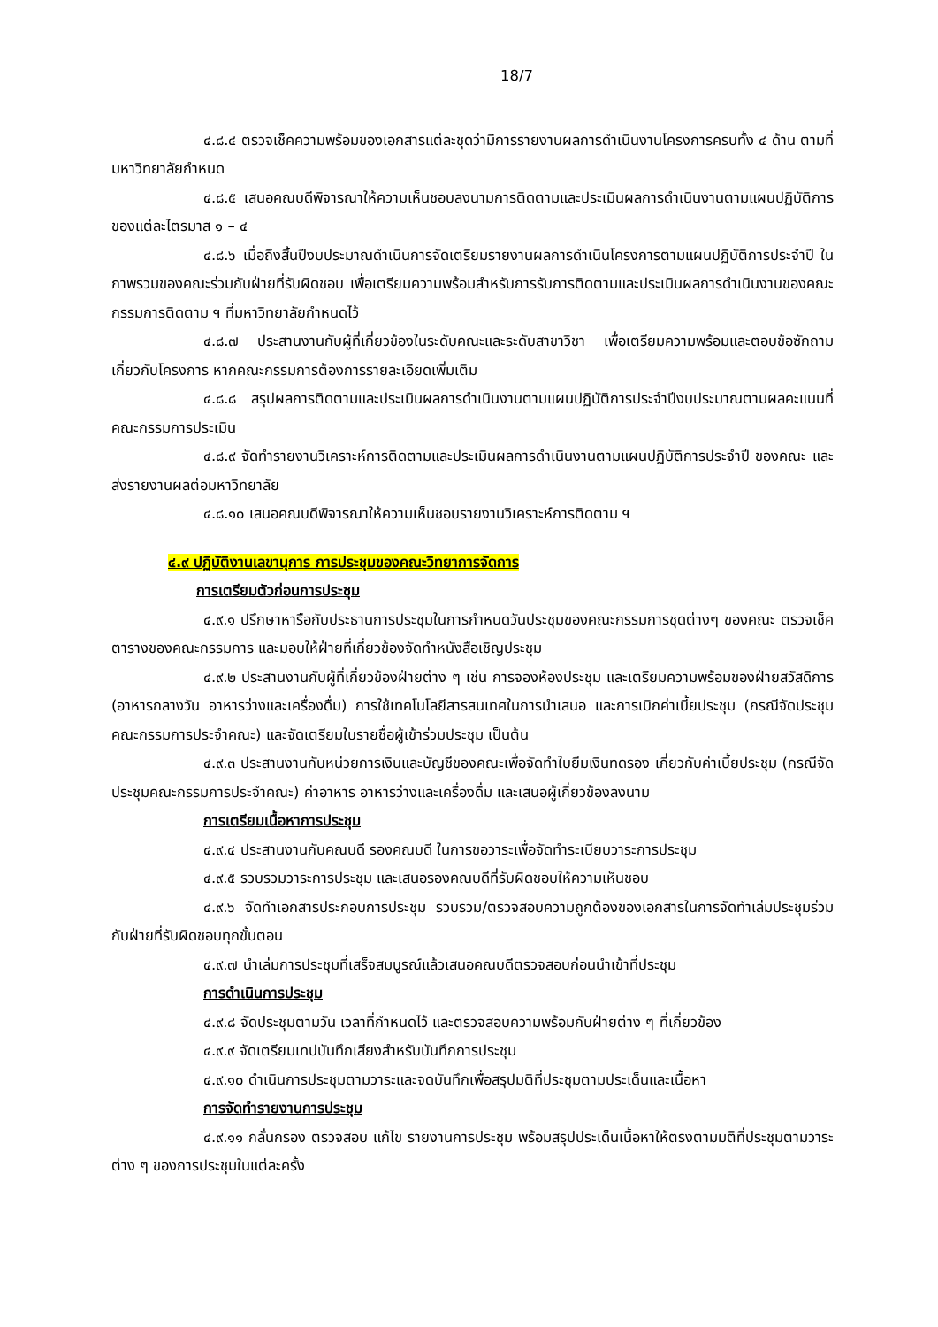18/7
๔.๘.๔ ตรวจเช็คความพร้อมของเอกสารแต่ละชุดว่ามีการรายงานผลการดำเนินงานโครงการครบทั้ง ๔ ด้าน ตามที่มหาวิทยาลัยกำหนด
๔.๘.๕ เสนอคณบดีพิจารณาให้ความเห็นชอบลงนามการติดตามและประเมินผลการดำเนินงานตามแผนปฏิบัติการ ของแต่ละไตรมาส ๑ – ๔
๔.๘.๖ เมื่อถึงสิ้นปีงบประมาณดำเนินการจัดเตรียมรายงานผลการดำเนินโครงการตามแผนปฏิบัติการประจำปี ในภาพรวมของคณะร่วมกับฝ่ายที่รับผิดชอบ เพื่อเตรียมความพร้อมสำหรับการรับการติดตามและประเมินผลการดำเนินงานของคณะกรรมการติดตาม ฯ ที่มหาวิทยาลัยกำหนดไว้
๔.๘.๗ ประสานงานกับผู้ที่เกี่ยวข้องในระดับคณะและระดับสาขาวิชา เพื่อเตรียมความพร้อมและตอบข้อซักถามเกี่ยวกับโครงการ หากคณะกรรมการต้องการรายละเอียดเพิ่มเติม
๔.๘.๘ สรุปผลการติดตามและประเมินผลการดำเนินงานตามแผนปฏิบัติการประจำปีงบประมาณตามผลคะแนนที่คณะกรรมการประเมิน
๔.๘.๙ จัดทำรายงานวิเคราะห์การติดตามและประเมินผลการดำเนินงานตามแผนปฏิบัติการประจำปี ของคณะ และส่งรายงานผลต่อมหาวิทยาลัย
๔.๘.๑๐ เสนอคณบดีพิจารณาให้ความเห็นชอบรายงานวิเคราะห์การติดตาม ฯ
๔.๙ ปฏิบัติงานเลขานุการ การประชุมของคณะวิทยาการจัดการ
การเตรียมตัวก่อนการประชุม
๔.๙.๑ ปรึกษาหารือกับประธานการประชุมในการกำหนดวันประชุมของคณะกรรมการชุดต่างๆ ของคณะ ตรวจเช็คตารางของคณะกรรมการ และมอบให้ฝ่ายที่เกี่ยวข้องจัดทำหนังสือเชิญประชุม
๔.๙.๒ ประสานงานกับผู้ที่เกี่ยวข้องฝ่ายต่าง ๆ เช่น การจองห้องประชุม และเตรียมความพร้อมของฝ่ายสวัสดิการ (อาหารกลางวัน อาหารว่างและเครื่องดื่ม) การใช้เทคโนโลยีสารสนเทศในการนำเสนอ และการเบิกค่าเบี้ยประชุม (กรณีจัดประชุมคณะกรรมการประจำคณะ) และจัดเตรียมใบรายชื่อผู้เข้าร่วมประชุม เป็นต้น
๔.๙.๓ ประสานงานกับหน่วยการเงินและบัญชีของคณะเพื่อจัดทำใบยืมเงินทดรอง เกี่ยวกับค่าเบี้ยประชุม (กรณีจัดประชุมคณะกรรมการประจำคณะ) ค่าอาหาร อาหารว่างและเครื่องดื่ม และเสนอผู้เกี่ยวข้องลงนาม
การเตรียมเนื้อหาการประชุม
๔.๙.๔ ประสานงานกับคณบดี รองคณบดี ในการขอวาระเพื่อจัดทำระเบียบวาระการประชุม
๔.๙.๕ รวบรวมวาระการประชุม และเสนอรองคณบดีที่รับผิดชอบให้ความเห็นชอบ
๔.๙.๖ จัดทำเอกสารประกอบการประชุม รวบรวม/ตรวจสอบความถูกต้องของเอกสารในการจัดทำเล่มประชุมร่วมกับฝ่ายที่รับผิดชอบทุกขั้นตอน
๔.๙.๗ นำเล่มการประชุมที่เสร็จสมบูรณ์แล้วเสนอคณบดีตรวจสอบก่อนนำเข้าที่ประชุม
การดำเนินการประชุม
๔.๙.๘ จัดประชุมตามวัน เวลาที่กำหนดไว้ และตรวจสอบความพร้อมกับฝ่ายต่าง ๆ ที่เกี่ยวข้อง
๔.๙.๙ จัดเตรียมเทปบันทึกเสียงสำหรับบันทึกการประชุม
๔.๙.๑๐ ดำเนินการประชุมตามวาระและจดบันทึกเพื่อสรุปมติที่ประชุมตามประเด็นและเนื้อหา
การจัดทำรายงานการประชุม
๔.๙.๑๑ กลั่นกรอง ตรวจสอบ แก้ไข รายงานการประชุม พร้อมสรุปประเด็นเนื้อหาให้ตรงตามมติที่ประชุมตามวาระต่าง ๆ ของการประชุมในแต่ละครั้ง